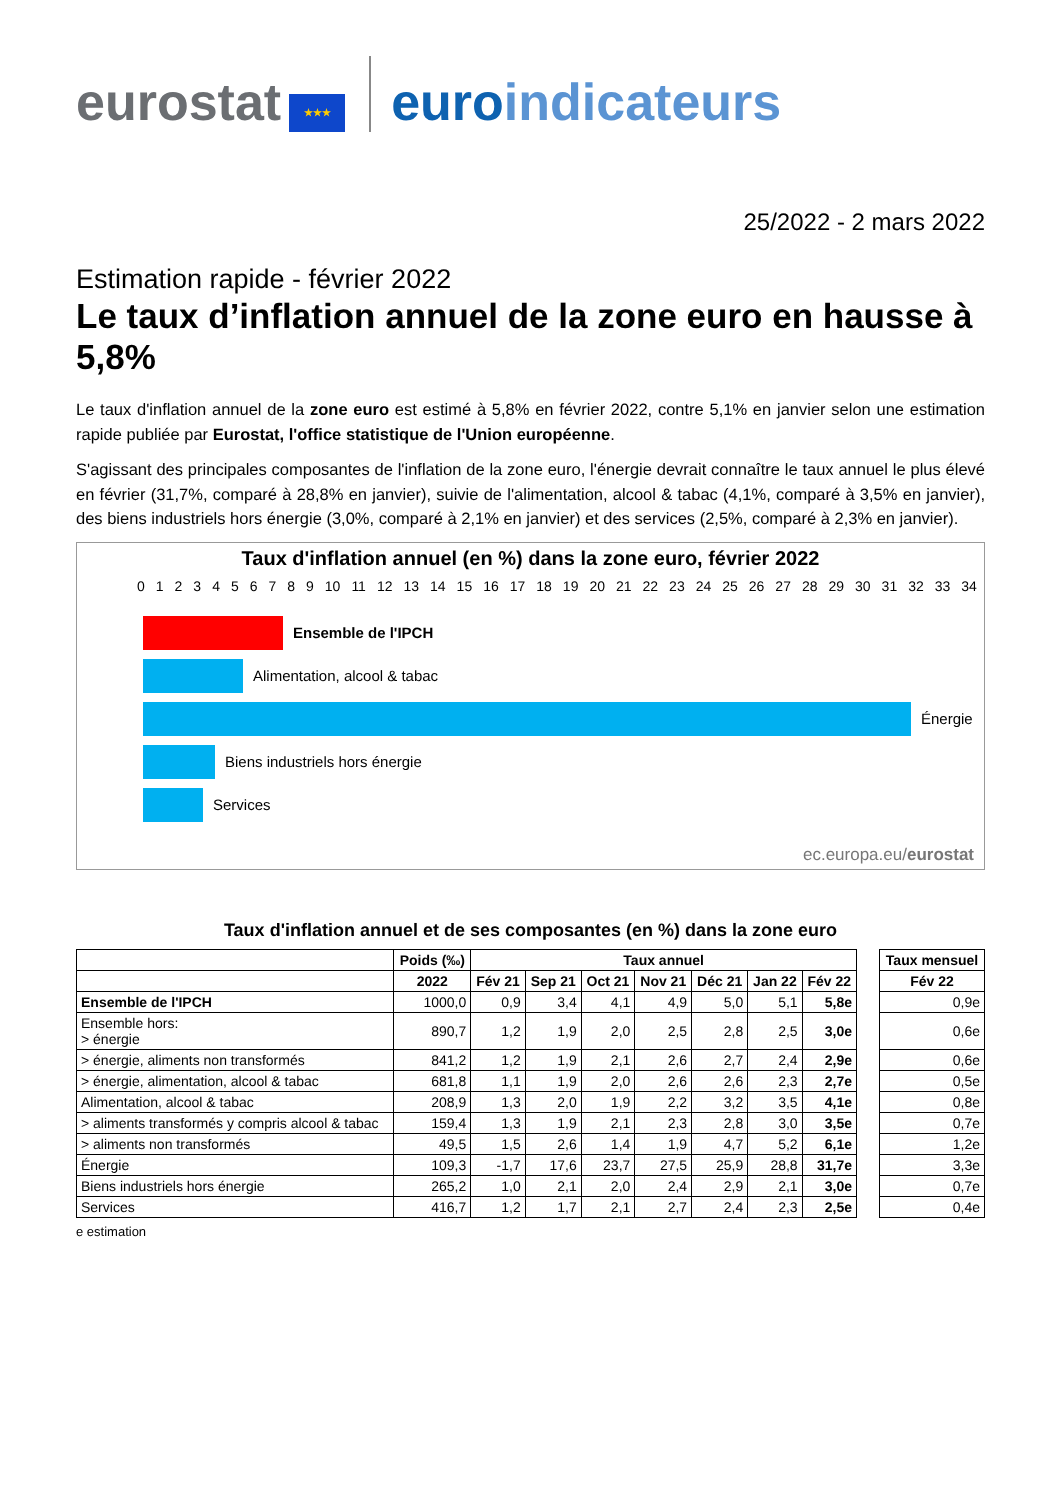eurostat ★★★ euro indicateurs
25/2022 - 2 mars 2022
Estimation rapide - février 2022
Le taux d’inflation annuel de la zone euro en hausse à 5,8%
Le taux d'inflation annuel de la zone euro est estimé à 5,8% en février 2022, contre 5,1% en janvier selon une estimation rapide publiée par Eurostat, l'office statistique de l'Union européenne.
S'agissant des principales composantes de l'inflation de la zone euro, l'énergie devrait connaître le taux annuel le plus élevé en février (31,7%, comparé à 28,8% en janvier), suivie de l'alimentation, alcool & tabac (4,1%, comparé à 3,5% en janvier), des biens industriels hors énergie (3,0%, comparé à 2,1% en janvier) et des services (2,5%, comparé à 2,3% en janvier).
Taux d'inflation annuel (en %) dans la zone euro, février 2022
0 1 2 3 4 5 6 7 8 9 10 11 12 13 14 15 16 17 18 19 20 21 22 23 24 25 26 27 28 29 30 31 32 33 34
Ensemble de l'IPCH
Alimentation, alcool & tabac
Énergie
Biens industriels hors énergie
Services
ec.europa.eu/eurostat
Taux d'inflation annuel et de ses composantes (en %) dans la zone euro
| | Poids (‰) | Taux annuel | | | | | | | | Taux mensuel |
| --- | --- | --- | --- | --- | --- | --- | --- | --- | --- | --- |
| | 2022 | Fév 21 | Sep 21 | Oct 21 | Nov 21 | Déc 21 | Jan 22 | Fév 22 | | Fév 22 |
| Ensemble de l'IPCH | 1000,0 | 0,9 | 3,4 | 4,1 | 4,9 | 5,0 | 5,1 | 5,8e | | 0,9e |
| Ensemble hors: > énergie | 890,7 | 1,2 | 1,9 | 2,0 | 2,5 | 2,8 | 2,5 | 3,0e | | 0,6e |
| > énergie, aliments non transformés | 841,2 | 1,2 | 1,9 | 2,1 | 2,6 | 2,7 | 2,4 | 2,9e | | 0,6e |
| > énergie, alimentation, alcool & tabac | 681,8 | 1,1 | 1,9 | 2,0 | 2,6 | 2,6 | 2,3 | 2,7e | | 0,5e |
| Alimentation, alcool & tabac | 208,9 | 1,3 | 2,0 | 1,9 | 2,2 | 3,2 | 3,5 | 4,1e | | 0,8e |
| > aliments transformés y compris alcool & tabac | 159,4 | 1,3 | 1,9 | 2,1 | 2,3 | 2,8 | 3,0 | 3,5e | | 0,7e |
| > aliments non transformés | 49,5 | 1,5 | 2,6 | 1,4 | 1,9 | 4,7 | 5,2 | 6,1e | | 1,2e |
| Énergie | 109,3 | -1,7 | 17,6 | 23,7 | 27,5 | 25,9 | 28,8 | 31,7e | | 3,3e |
| Biens industriels hors énergie | 265,2 | 1,0 | 2,1 | 2,0 | 2,4 | 2,9 | 2,1 | 3,0e | | 0,7e |
| Services | 416,7 | 1,2 | 1,7 | 2,1 | 2,7 | 2,4 | 2,3 | 2,5e | | 0,4e |
e estimation